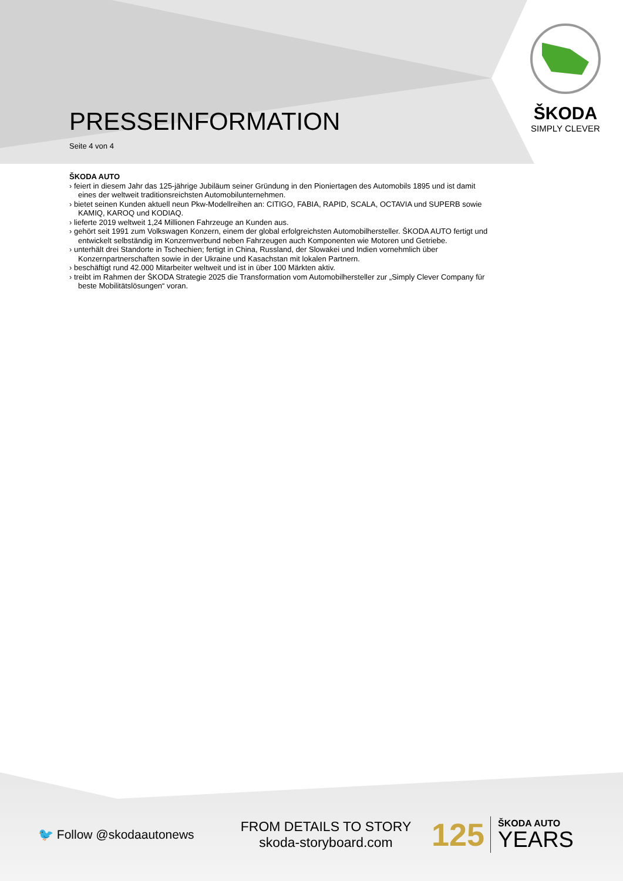ŠKODA
SIMPLY CLEVER
PRESSEINFORMATION
Seite 4 von 4
ŠKODA AUTO
› feiert in diesem Jahr das 125-jährige Jubiläum seiner Gründung in den Pioniertagen des Automobils 1895 und ist damit eines der weltweit traditionsreichsten Automobilunternehmen.
› bietet seinen Kunden aktuell neun Pkw-Modellreihen an: CITIGO, FABIA, RAPID, SCALA, OCTAVIA und SUPERB sowie KAMIQ, KAROQ und KODIAQ.
› lieferte 2019 weltweit 1,24 Millionen Fahrzeuge an Kunden aus.
› gehört seit 1991 zum Volkswagen Konzern, einem der global erfolgreichsten Automobilhersteller. ŠKODA AUTO fertigt und entwickelt selbständig im Konzernverbund neben Fahrzeugen auch Komponenten wie Motoren und Getriebe.
› unterhält drei Standorte in Tschechien; fertigt in China, Russland, der Slowakei und Indien vornehmlich über Konzernpartnerschaften sowie in der Ukraine und Kasachstan mit lokalen Partnern.
› beschäftigt rund 42.000 Mitarbeiter weltweit und ist in über 100 Märkten aktiv.
› treibt im Rahmen der ŠKODA Strategie 2025 die Transformation vom Automobilhersteller zur „Simply Clever Company für beste Mobilitätslösungen“ voran.
🐦 Follow @skodaautonews
FROM DETAILS TO STORY
skoda-storyboard.com
125 ŠKODA AUTO
YEARS